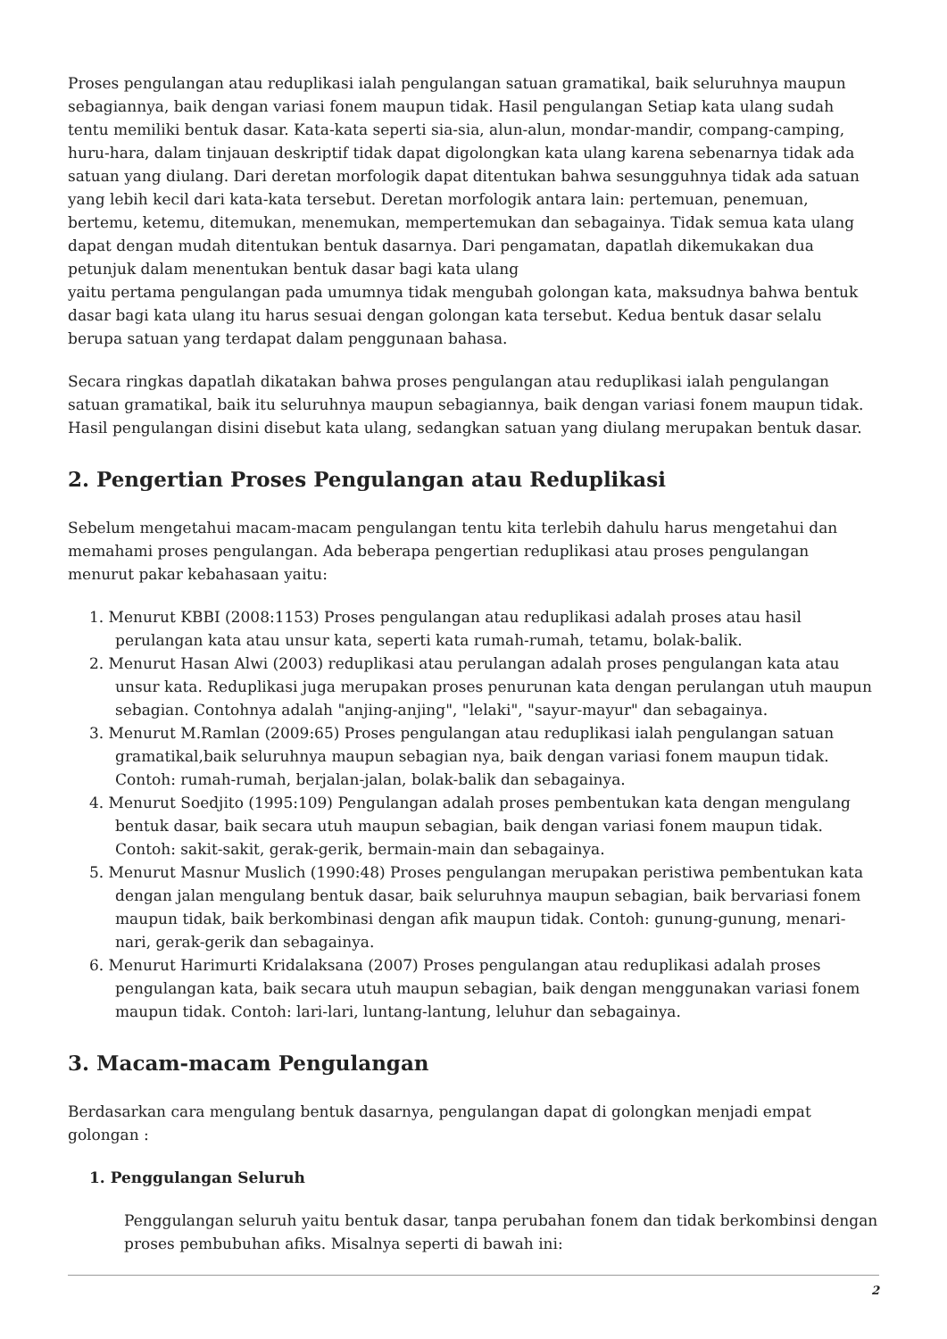Proses pengulangan atau reduplikasi ialah pengulangan satuan gramatikal, baik seluruhnya maupun sebagiannya, baik dengan variasi fonem maupun tidak. Hasil pengulangan Setiap kata ulang sudah tentu memiliki bentuk dasar. Kata-kata seperti sia-sia, alun-alun, mondar-mandir, compang-camping, huru-hara, dalam tinjauan deskriptif tidak dapat digolongkan kata ulang karena sebenarnya tidak ada satuan yang diulang. Dari deretan morfologik dapat ditentukan bahwa sesungguhnya tidak ada satuan yang lebih kecil dari kata-kata tersebut. Deretan morfologik antara lain: pertemuan, penemuan, bertemu, ketemu, ditemukan, menemukan, mempertemukan dan sebagainya. Tidak semua kata ulang dapat dengan mudah ditentukan bentuk dasarnya. Dari pengamatan, dapatlah dikemukakan dua petunjuk dalam menentukan bentuk dasar bagi kata ulang
yaitu pertama pengulangan pada umumnya tidak mengubah golongan kata, maksudnya bahwa bentuk dasar bagi kata ulang itu harus sesuai dengan golongan kata tersebut. Kedua bentuk dasar selalu berupa satuan yang terdapat dalam penggunaan bahasa.
Secara ringkas dapatlah dikatakan bahwa proses pengulangan atau reduplikasi ialah pengulangan satuan gramatikal, baik itu seluruhnya maupun sebagiannya, baik dengan variasi fonem maupun tidak. Hasil pengulangan disini disebut kata ulang, sedangkan satuan yang diulang merupakan bentuk dasar.
2. Pengertian Proses Pengulangan atau Reduplikasi
Sebelum mengetahui macam-macam pengulangan tentu kita terlebih dahulu harus mengetahui dan memahami proses pengulangan. Ada beberapa pengertian reduplikasi atau proses pengulangan menurut pakar kebahasaan yaitu:
1. Menurut KBBI (2008:1153) Proses pengulangan atau reduplikasi adalah proses atau hasil perulangan kata atau unsur kata, seperti kata rumah-rumah, tetamu, bolak-balik.
2. Menurut Hasan Alwi (2003) reduplikasi atau perulangan adalah proses pengulangan kata atau unsur kata. Reduplikasi juga merupakan proses penurunan kata dengan perulangan utuh maupun sebagian. Contohnya adalah "anjing-anjing", "lelaki", "sayur-mayur" dan sebagainya.
3. Menurut M.Ramlan (2009:65) Proses pengulangan atau reduplikasi ialah pengulangan satuan gramatikal,baik seluruhnya maupun sebagian nya, baik dengan variasi fonem maupun tidak. Contoh: rumah-rumah, berjalan-jalan, bolak-balik dan sebagainya.
4. Menurut Soedjito (1995:109) Pengulangan adalah proses pembentukan kata dengan mengulang bentuk dasar, baik secara utuh maupun sebagian, baik dengan variasi fonem maupun tidak. Contoh: sakit-sakit, gerak-gerik, bermain-main dan sebagainya.
5. Menurut Masnur Muslich (1990:48) Proses pengulangan merupakan peristiwa pembentukan kata dengan jalan mengulang bentuk dasar, baik seluruhnya maupun sebagian, baik bervariasi fonem maupun tidak, baik berkombinasi dengan afik maupun tidak. Contoh: gunung-gunung, menari-nari, gerak-gerik dan sebagainya.
6. Menurut Harimurti Kridalaksana (2007) Proses pengulangan atau reduplikasi adalah proses pengulangan kata, baik secara utuh maupun sebagian, baik dengan menggunakan variasi fonem maupun tidak. Contoh: lari-lari, luntang-lantung, leluhur dan sebagainya.
3. Macam-macam Pengulangan
Berdasarkan cara mengulang bentuk dasarnya, pengulangan dapat di golongkan menjadi empat golongan :
1. Penggulangan Seluruh
Penggulangan seluruh yaitu bentuk dasar, tanpa perubahan fonem dan tidak berkombinsi dengan proses pembubuhan afiks. Misalnya seperti di bawah ini:
2